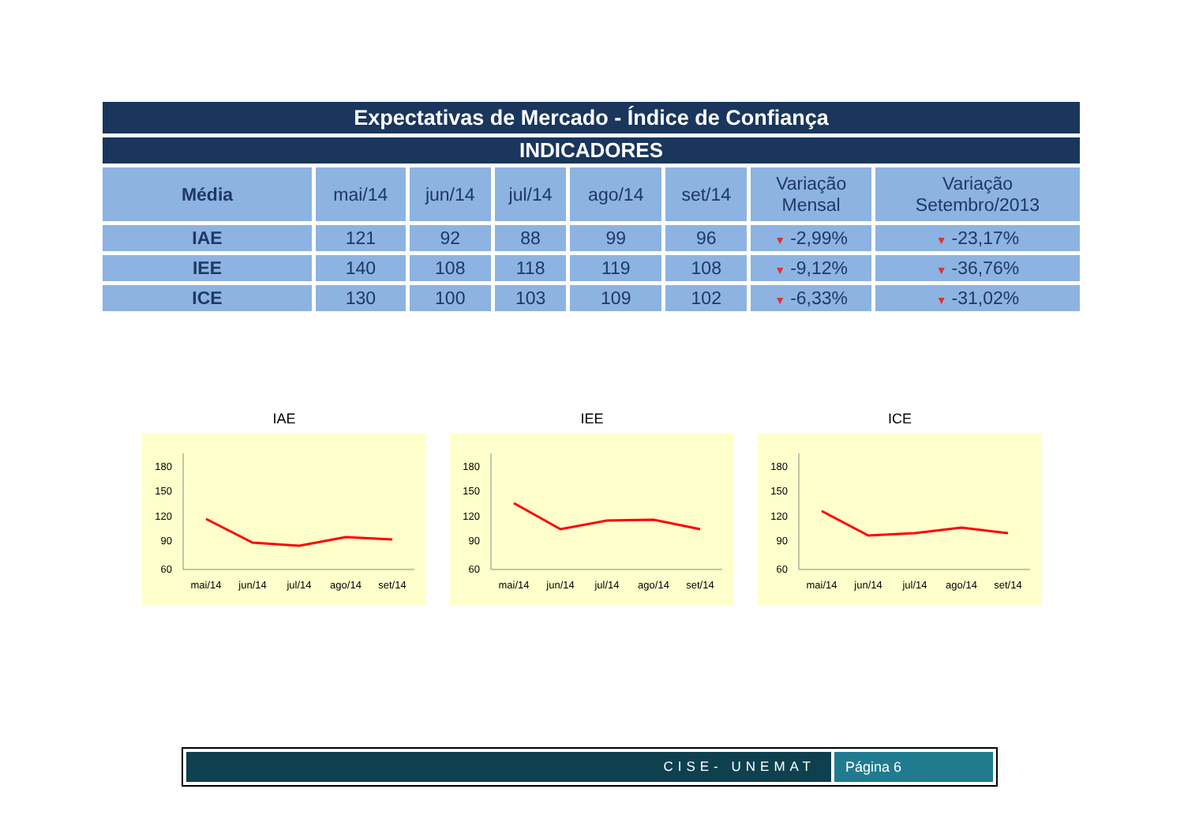Expectativas de Mercado - Índice de Confiança
INDICADORES
| Média | mai/14 | jun/14 | jul/14 | ago/14 | set/14 | Variação Mensal | Variação Setembro/2013 |
| --- | --- | --- | --- | --- | --- | --- | --- |
| IAE | 121 | 92 | 88 | 99 | 96 | ▼ -2,99% | ▼ -23,17% |
| IEE | 140 | 108 | 118 | 119 | 108 | ▼ -9,12% | ▼ -36,76% |
| ICE | 130 | 100 | 103 | 109 | 102 | ▼ -6,33% | ▼ -31,02% |
IAE
180
150
120
90
60
mai/14
jun/14
jul/14
ago/14
set/14
IEE
180
150
120
90
60
mai/14
jun/14
jul/14
ago/14
set/14
ICE
180
150
120
90
60
mai/14
jun/14
jul/14
ago/14
set/14
CISE- UNEMAT Página 6